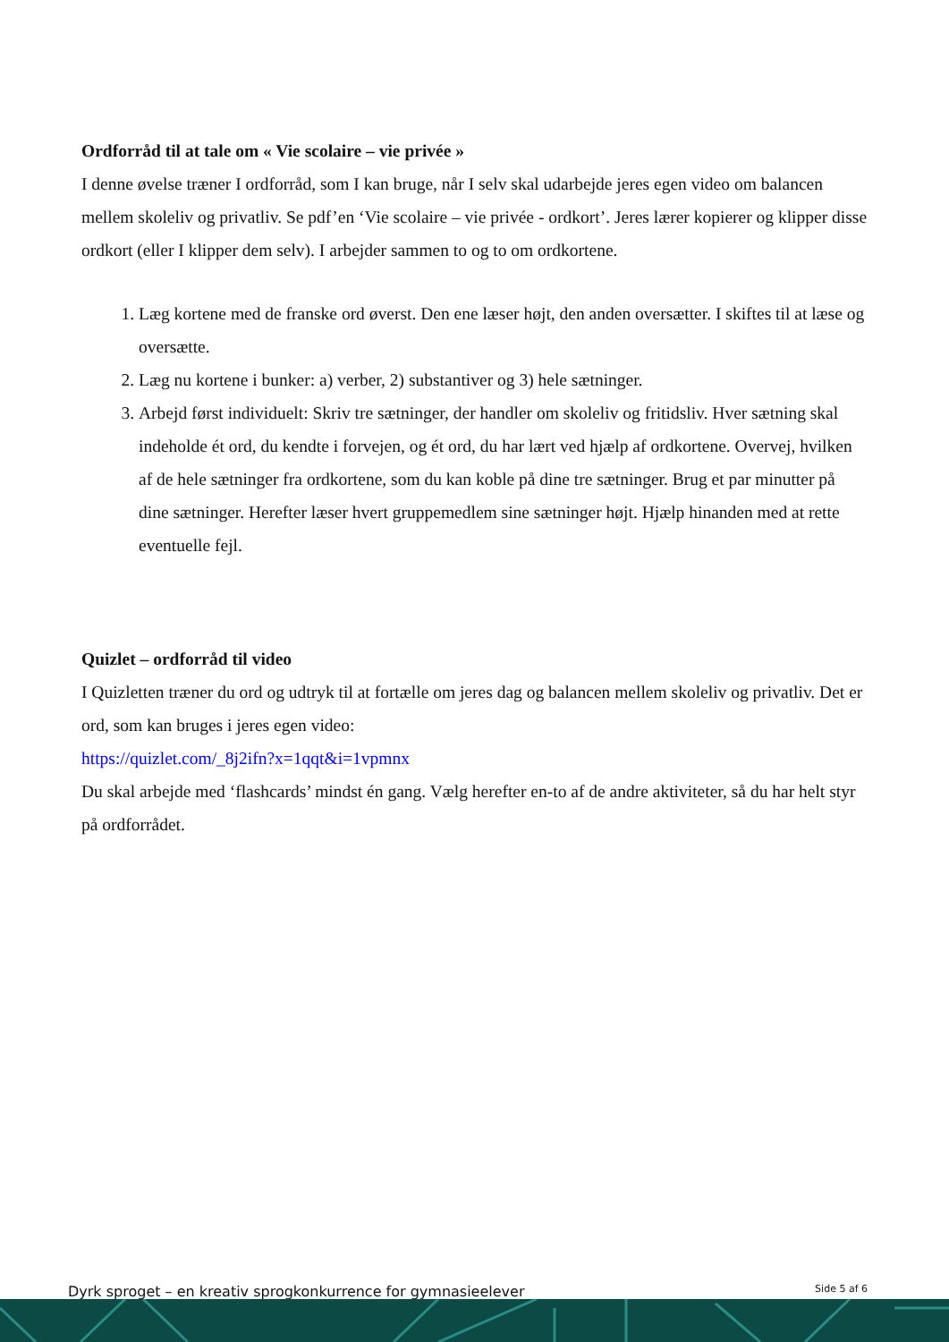Ordforråd til at tale om « Vie scolaire – vie privée »
I denne øvelse træner I ordforråd, som I kan bruge, når I selv skal udarbejde jeres egen video om balancen mellem skoleliv og privatliv. Se pdf’en ‘Vie scolaire – vie privée - ordkort’. Jeres lærer kopierer og klipper disse ordkort (eller I klipper dem selv). I arbejder sammen to og to om ordkortene.
1. Læg kortene med de franske ord øverst. Den ene læser højt, den anden oversætter. I skiftes til at læse og oversætte.
2. Læg nu kortene i bunker: a) verber, 2) substantiver og 3) hele sætninger.
3. Arbejd først individuelt: Skriv tre sætninger, der handler om skoleliv og fritidsliv. Hver sætning skal indeholde ét ord, du kendte i forvejen, og ét ord, du har lært ved hjælp af ordkortene. Overvej, hvilken af de hele sætninger fra ordkortene, som du kan koble på dine tre sætninger. Brug et par minutter på dine sætninger. Herefter læser hvert gruppemedlem sine sætninger højt. Hjælp hinanden med at rette eventuelle fejl.
Quizlet – ordforråd til video
I Quizletten træner du ord og udtryk til at fortælle om jeres dag og balancen mellem skoleliv og privatliv. Det er ord, som kan bruges i jeres egen video:
https://quizlet.com/_8j2ifn?x=1qqt&i=1vpmnx
Du skal arbejde med ‘flashcards’ mindst én gang. Vælg herefter en-to af de andre aktiviteter, så du har helt styr på ordforrådet.
Dyrk sproget – en kreativ sprogkonkurrence for gymnasieelever Side 5 af 6